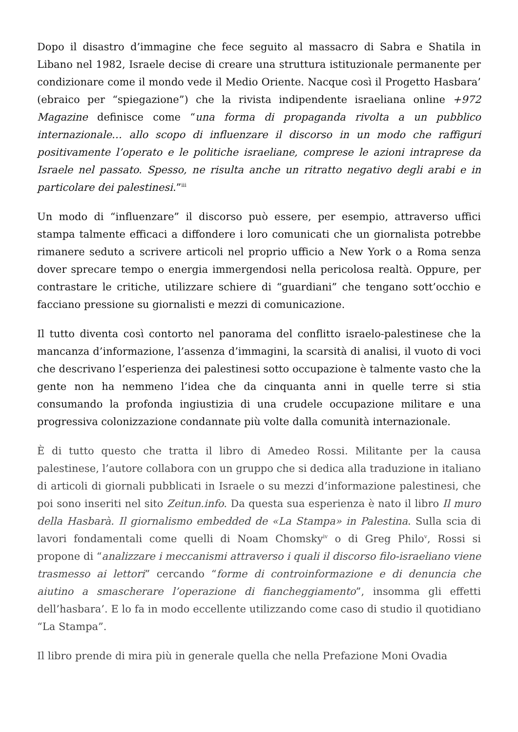Dopo il disastro d’immagine che fece seguito al massacro di Sabra e Shatila in Libano nel 1982, Israele decise di creare una struttura istituzionale permanente per condizionare come il mondo vede il Medio Oriente. Nacque così il Progetto Hasbara’ (ebraico per “spiegazione”) che la rivista indipendente israeliana online +972 Magazine definisce come “una forma di propaganda rivolta a un pubblico internazionale… allo scopo di influenzare il discorso in un modo che raffiguri positivamente l’operato e le politiche israeliane, comprese le azioni intraprese da Israele nel passato. Spesso, ne risulta anche un ritratto negativo degli arabi e in particolare dei palestinesi.”<sup>iii</sup>
Un modo di “influenzare” il discorso può essere, per esempio, attraverso uffici stampa talmente efficaci a diffondere i loro comunicati che un giornalista potrebbe rimanere seduto a scrivere articoli nel proprio ufficio a New York o a Roma senza dover sprecare tempo o energia immergendosi nella pericolosa realtà. Oppure, per contrastare le critiche, utilizzare schiere di “guardiani” che tengano sott’occhio e facciano pressione su giornalisti e mezzi di comunicazione.
Il tutto diventa così contorto nel panorama del conflitto israelo-palestinese che la mancanza d’informazione, l’assenza d’immagini, la scarsità di analisi, il vuoto di voci che descrivano l’esperienza dei palestinesi sotto occupazione è talmente vasto che la gente non ha nemmeno l’idea che da cinquanta anni in quelle terre si stia consumando la profonda ingiustizia di una crudele occupazione militare e una progressiva colonizzazione condannate più volte dalla comunità internazionale.
È di tutto questo che tratta il libro di Amedeo Rossi. Militante per la causa palestinese, l’autore collabora con un gruppo che si dedica alla traduzione in italiano di articoli di giornali pubblicati in Israele o su mezzi d’informazione palestinesi, che poi sono inseriti nel sito Zeitun.info. Da questa sua esperienza è nato il libro Il muro della Hasbarà. Il giornalismo embedded de «La Stampa» in Palestina. Sulla scia di lavori fondamentali come quelli di Noam Chomsky<sup>iv</sup> o di Greg Philo<sup>v</sup>, Rossi si propone di “analizzare i meccanismi attraverso i quali il discorso filo-israeliano viene trasmesso ai lettori” cercando “forme di controinformazione e di denuncia che aiutino a smascherare l’operazione di fiancheggiamento”, insomma gli effetti dell’hasbara’. E lo fa in modo eccellente utilizzando come caso di studio il quotidiano “La Stampa”.
Il libro prende di mira più in generale quella che nella Prefazione Moni Ovadia